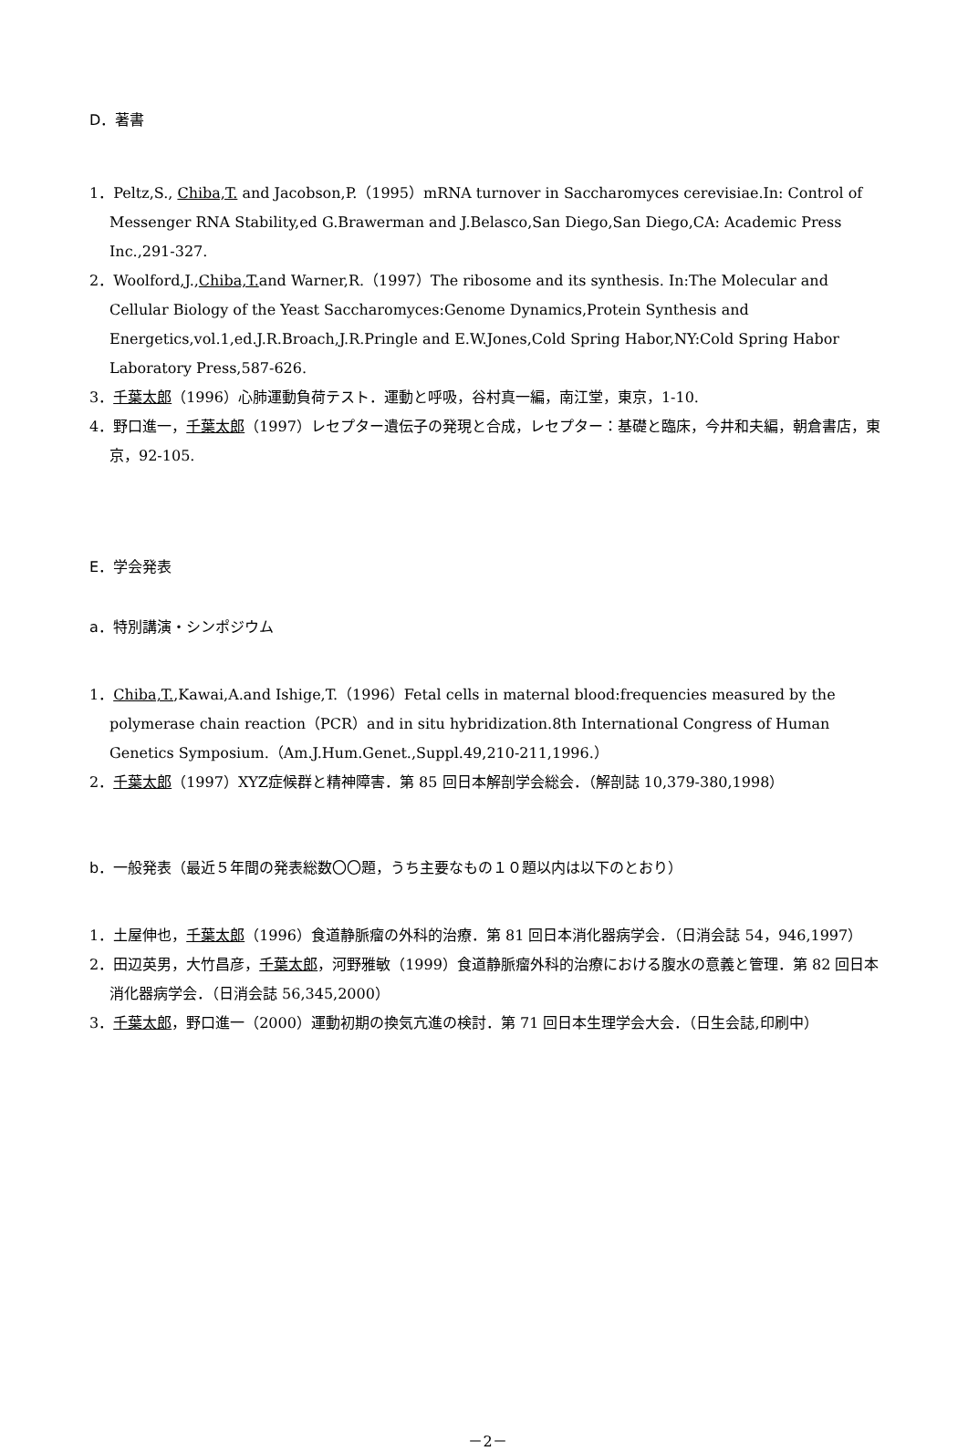D．著書
1．Peltz,S., Chiba,T. and Jacobson,P.（1995）mRNA turnover in Saccharomyces cerevisiae.In: Control of Messenger RNA Stability,ed G.Brawerman and J.Belasco,San Diego,San Diego,CA: Academic Press Inc.,291-327.
2．Woolford,J.,Chiba,T. and Warner,R.（1997）The ribosome and its synthesis. In:The Molecular and Cellular Biology of the Yeast Saccharomyces:Genome Dynamics,Protein Synthesis and Energetics,vol.1,ed.J.R.Broach,J.R.Pringle and E.W.Jones,Cold Spring Habor,NY:Cold Spring Habor Laboratory Press,587-626.
3．千葉太郎（1996）心肺運動負荷テスト．運動と呼吸，谷村真一編，南江堂，東京，1-10.
4．野口進一，千葉太郎（1997）レセプター遺伝子の発現と合成，レセプター：基礎と臨床，今井和夫編，朝倉書店，東京，92-105.
E．学会発表
a．特別講演・シンポジウム
1．Chiba,T.,Kawai,A.and Ishige,T.（1996）Fetal cells in maternal blood:frequencies measured by the polymerase chain reaction（PCR）and in situ hybridization.8th International Congress of Human Genetics Symposium.（Am.J.Hum.Genet.,Suppl.49,210-211,1996.）
2．千葉太郎（1997）XYZ症候群と精神障害．第 85 回日本解剖学会総会．（解剖誌 10,379-380,1998）
b．一般発表（最近５年間の発表総数〇〇題，うち主要なもの１０題以内は以下のとおり）
1．土屋伸也，千葉太郎（1996）食道静脈瘤の外科的治療．第 81 回日本消化器病学会．（日消会誌 54，946,1997）
2．田辺英男，大竹昌彦，千葉太郎，河野雅敏（1999）食道静脈瘤外科的治療における腹水の意義と管理．第 82 回日本消化器病学会．（日消会誌 56,345,2000）
3．千葉太郎，野口進一（2000）運動初期の換気亢進の検討．第 71 回日本生理学会大会．（日生会誌,印刷中）
－2－